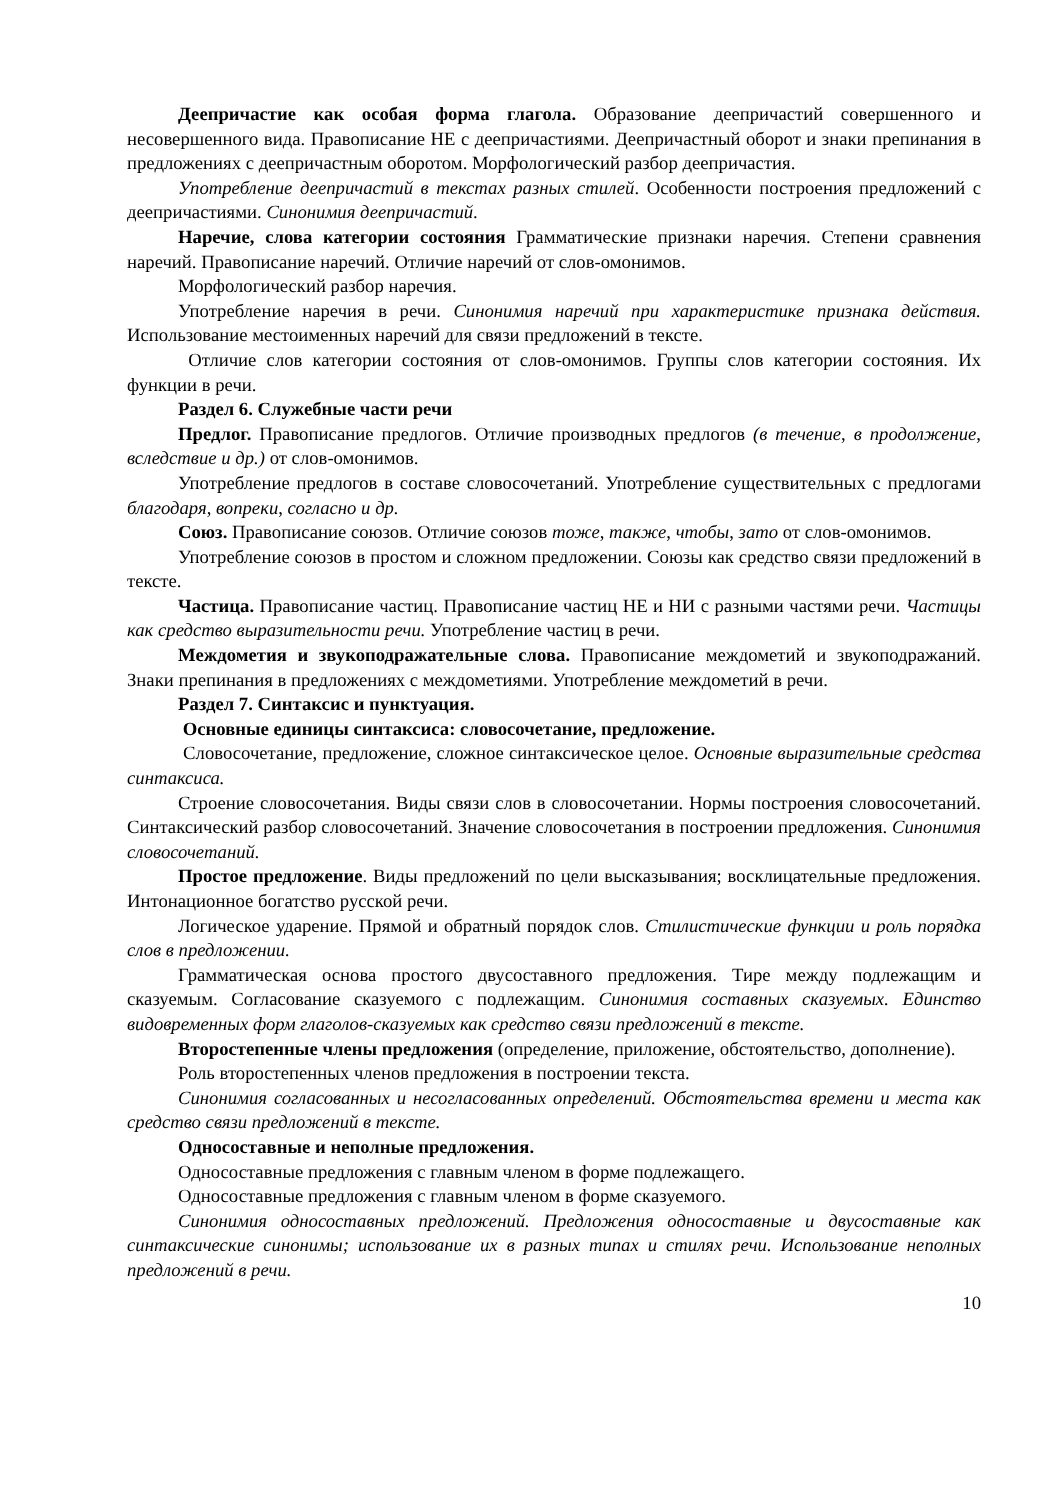Деепричастие как особая форма глагола. Образование деепричастий совершенного и несовершенного вида. Правописание НЕ с деепричастиями. Деепричастный оборот и знаки препинания в предложениях с деепричастным оборотом. Морфологический разбор деепричастия.
Употребление деепричастий в текстах разных стилей. Особенности построения предложений с деепричастиями. Синонимия деепричастий.
Наречие, слова категории состояния Грамматические признаки наречия. Степени сравнения наречий. Правописание наречий. Отличие наречий от слов-омонимов.
Морфологический разбор наречия.
Употребление наречия в речи. Синонимия наречий при характеристике признака действия. Использование местоименных наречий для связи предложений в тексте.
Отличие слов категории состояния от слов-омонимов. Группы слов категории состояния. Их функции в речи.
Раздел 6. Служебные части речи
Предлог. Правописание предлогов. Отличие производных предлогов (в течение, в продолжение, вследствие и др.) от слов-омонимов.
Употребление предлогов в составе словосочетаний. Употребление существительных с предлогами благодаря, вопреки, согласно и др.
Союз. Правописание союзов. Отличие союзов тоже, также, чтобы, зато от слов-омонимов.
Употребление союзов в простом и сложном предложении. Союзы как средство связи предложений в тексте.
Частица. Правописание частиц. Правописание частиц НЕ и НИ с разными частями речи. Частицы как средство выразительности речи. Употребление частиц в речи.
Междометия и звукоподражательные слова. Правописание междометий и звукоподражаний. Знаки препинания в предложениях с междометиями. Употребление междометий в речи.
Раздел 7. Синтаксис и пунктуация.
Основные единицы синтаксиса: словосочетание, предложение.
Словосочетание, предложение, сложное синтаксическое целое. Основные выразительные средства синтаксиса.
Строение словосочетания. Виды связи слов в словосочетании. Нормы построения словосочетаний. Синтаксический разбор словосочетаний. Значение словосочетания в построении предложения. Синонимия словосочетаний.
Простое предложение. Виды предложений по цели высказывания; восклицательные предложения. Интонационное богатство русской речи.
Логическое ударение. Прямой и обратный порядок слов. Стилистические функции и роль порядка слов в предложении.
Грамматическая основа простого двусоставного предложения. Тире между подлежащим и сказуемым. Согласование сказуемого с подлежащим. Синонимия составных сказуемых. Единство видовременных форм глаголов-сказуемых как средство связи предложений в тексте.
Второстепенные члены предложения (определение, приложение, обстоятельство, дополнение).
Роль второстепенных членов предложения в построении текста.
Синонимия согласованных и несогласованных определений. Обстоятельства времени и места как средство связи предложений в тексте.
Односоставные и неполные предложения.
Односоставные предложения с главным членом в форме подлежащего.
Односоставные предложения с главным членом в форме сказуемого.
Синонимия односоставных предложений. Предложения односоставные и двусоставные как синтаксические синонимы; использование их в разных типах и стилях речи. Использование неполных предложений в речи.
10